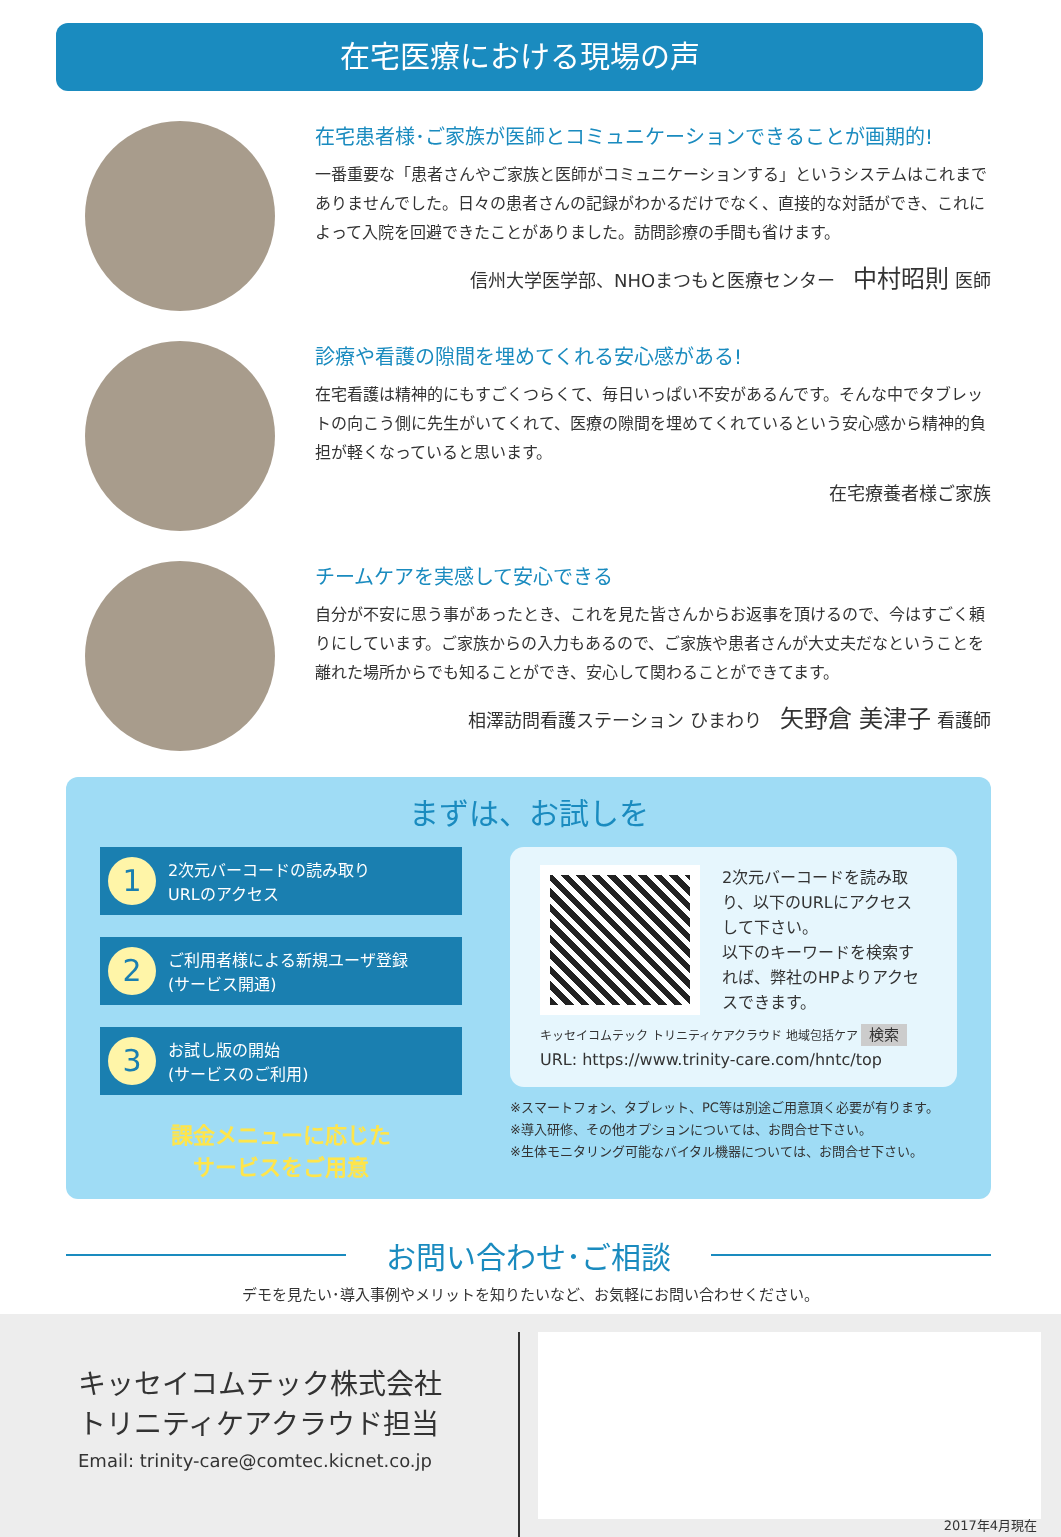在宅医療における現場の声
在宅患者様･ご家族が医師とコミュニケーションできることが画期的!
一番重要な「患者さんやご家族と医師がコミュニケーションする」というシステムはこれまでありませんでした。日々の患者さんの記録がわかるだけでなく、直接的な対話ができ、これによって入院を回避できたことがありました。訪問診療の手間も省けます。
信州大学医学部、NHOまつもと医療センター　中村昭則 医師
診療や看護の隙間を埋めてくれる安心感がある!
在宅看護は精神的にもすごくつらくて、毎日いっぱい不安があるんです。そんな中でタブレットの向こう側に先生がいてくれて、医療の隙間を埋めてくれているという安心感から精神的負担が軽くなっていると思います。
在宅療養者様ご家族
チームケアを実感して安心できる
自分が不安に思う事があったとき、これを見た皆さんからお返事を頂けるので、今はすごく頼りにしています。ご家族からの入力もあるので、ご家族や患者さんが大丈夫だなということを離れた場所からでも知ることができ、安心して関わることができてます。
相澤訪問看護ステーション ひまわり　矢野倉 美津子 看護師
まずは、お試しを
1
2次元バーコードの読み取り
URLのアクセス
2
ご利用者様による新規ユーザ登録
(サービス開通)
3
お試し版の開始
(サービスのご利用)
課金メニューに応じた
サービスをご用意
2次元バーコードを読み取り、以下のURLにアクセスして下さい。
以下のキーワードを検索すれば、弊社のHPよりアクセスできます。
キッセイコムテック トリニティケアクラウド 地域包括ケア 検索
URL: https://www.trinity-care.com/hntc/top
※スマートフォン、タブレット、PC等は別途ご用意頂く必要が有ります。
※導入研修、その他オプションについては、お問合せ下さい。
※生体モニタリング可能なバイタル機器については、お問合せ下さい。
お問い合わせ･ご相談
デモを見たい･導入事例やメリットを知りたいなど、お気軽にお問い合わせください。
キッセイコムテック株式会社
トリニティケアクラウド担当
Email: trinity-care@comtec.kicnet.co.jp
2017年4月現在